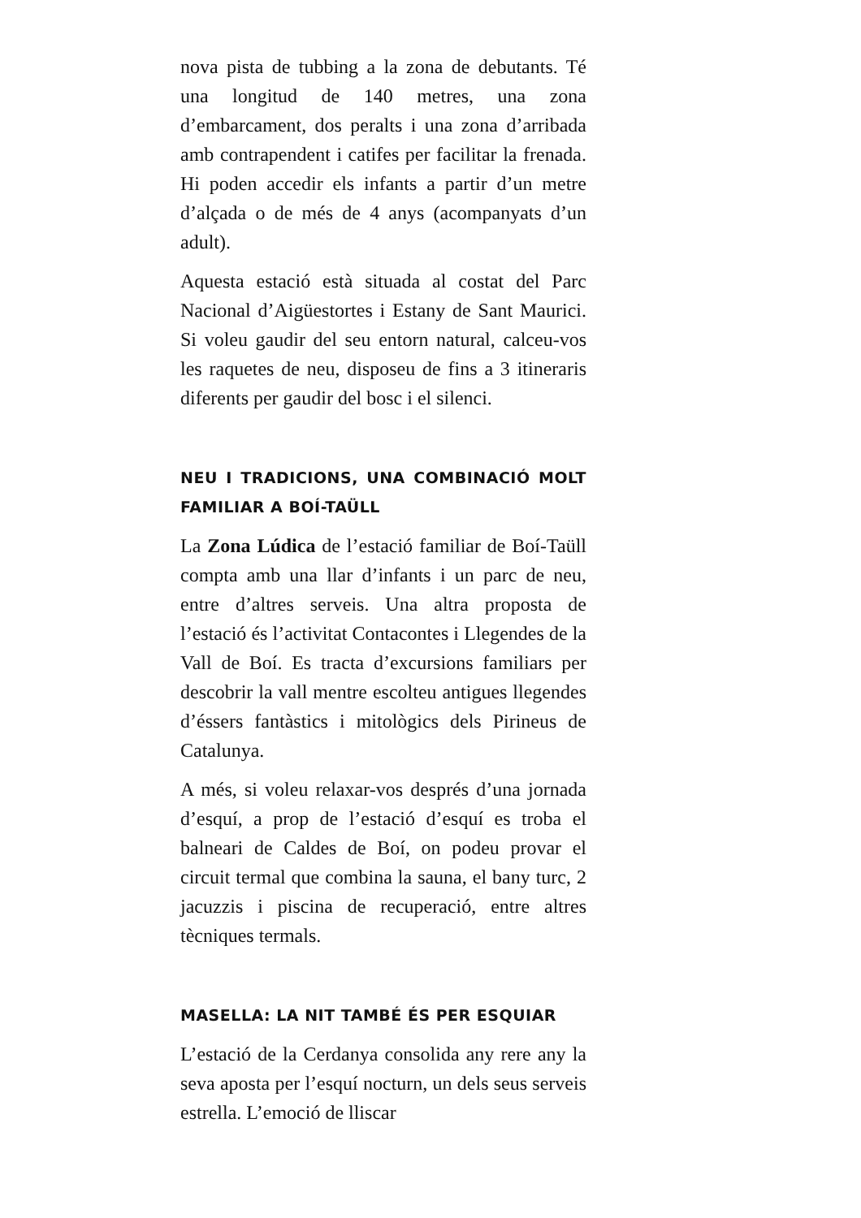nova pista de tubbing a la zona de debutants. Té una longitud de 140 metres, una zona d’embarcament, dos peralts i una zona d’arribada amb contrapendent i catifes per facilitar la frenada. Hi poden accedir els infants a partir d’un metre d’alçada o de més de 4 anys (acompanyats d’un adult).
Aquesta estació està situada al costat del Parc Nacional d’Aigüestortes i Estany de Sant Maurici. Si voleu gaudir del seu entorn natural, calceu-vos les raquetes de neu, disposeu de fins a 3 itineraris diferents per gaudir del bosc i el silenci.
NEU I TRADICIONS, UNA COMBINACIÓ MOLT FAMILIAR A BOÍ-TAÜLL
La Zona Lúdica de l’estació familiar de Boí-Taüll compta amb una llar d’infants i un parc de neu, entre d’altres serveis. Una altra proposta de l’estació és l’activitat Contacontes i Llegendes de la Vall de Boí. Es tracta d’excursions familiars per descobrir la vall mentre escolteu antigues llegendes d’éssers fantàstics i mitològics dels Pirineus de Catalunya.
A més, si voleu relaxar-vos després d’una jornada d’esquí, a prop de l’estació d’esquí es troba el balneari de Caldes de Boí, on podeu provar el circuit termal que combina la sauna, el bany turc, 2 jacuzzis i piscina de recuperació, entre altres tècniques termals.
MASELLA: LA NIT TAMBÉ ÉS PER ESQUIAR
L’estació de la Cerdanya consolida any rere any la seva aposta per l’esquí nocturn, un dels seus serveis estrella. L’emoció de lliscar